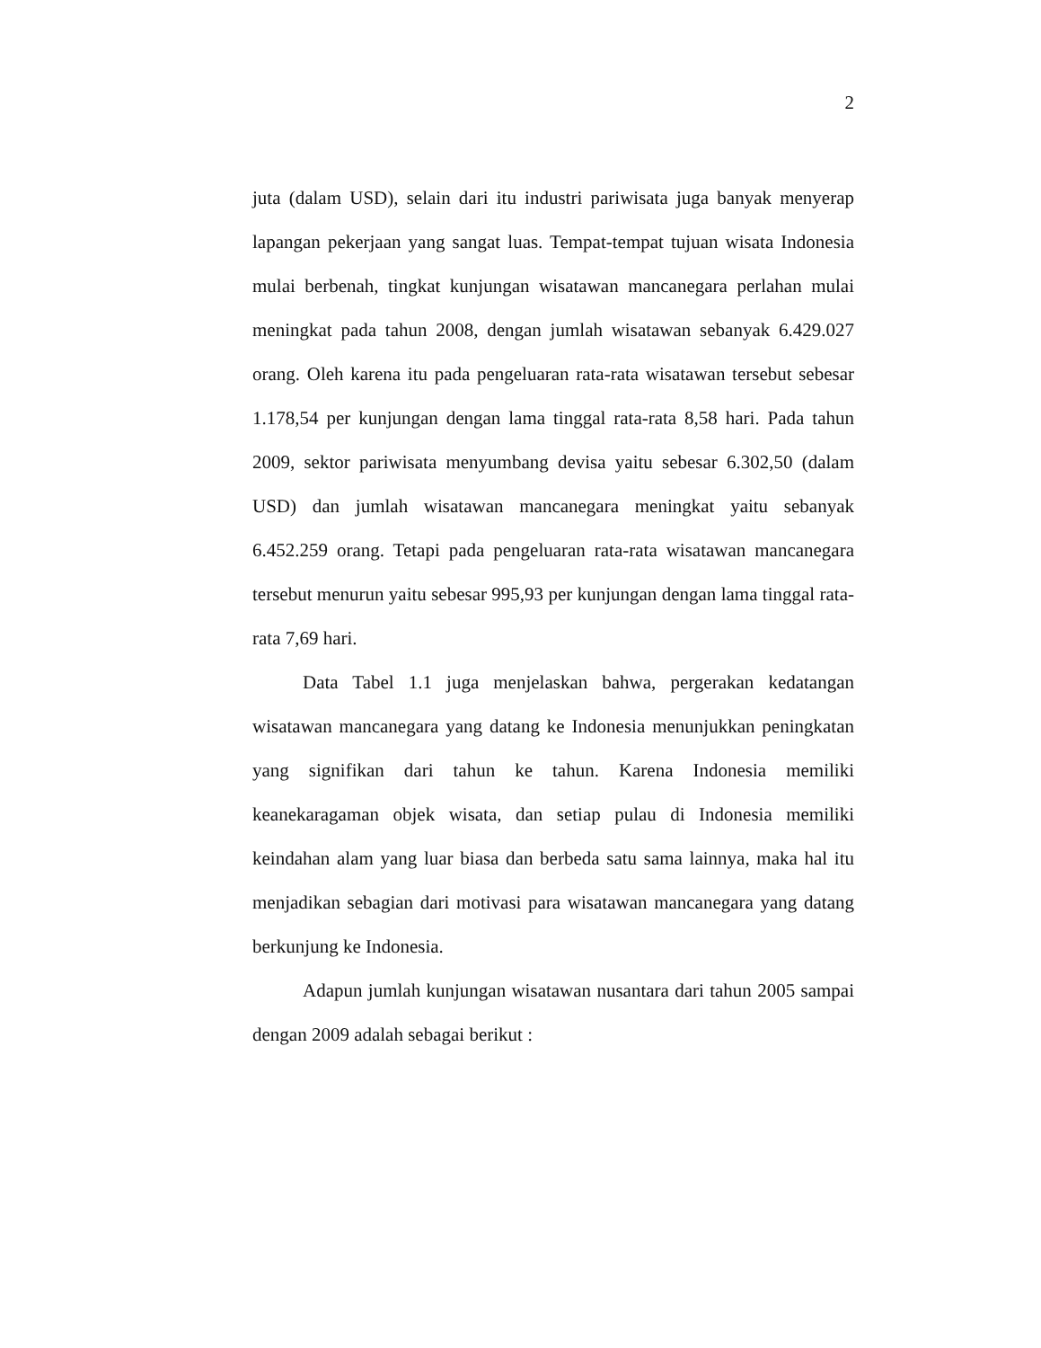2
juta (dalam USD), selain dari itu industri pariwisata juga banyak menyerap lapangan pekerjaan yang sangat luas. Tempat-tempat tujuan wisata Indonesia mulai berbenah, tingkat kunjungan wisatawan mancanegara perlahan mulai meningkat pada tahun 2008, dengan jumlah wisatawan sebanyak 6.429.027 orang. Oleh karena itu pada pengeluaran rata-rata wisatawan tersebut sebesar 1.178,54 per kunjungan dengan lama tinggal rata-rata 8,58 hari. Pada tahun 2009, sektor pariwisata menyumbang devisa yaitu sebesar 6.302,50 (dalam USD) dan jumlah wisatawan mancanegara meningkat yaitu sebanyak 6.452.259 orang. Tetapi pada pengeluaran rata-rata wisatawan mancanegara tersebut menurun yaitu sebesar 995,93 per kunjungan dengan lama tinggal rata-rata 7,69 hari.
Data Tabel 1.1 juga menjelaskan bahwa, pergerakan kedatangan wisatawan mancanegara yang datang ke Indonesia menunjukkan peningkatan yang signifikan dari tahun ke tahun. Karena Indonesia memiliki keanekaragaman objek wisata, dan setiap pulau di Indonesia memiliki keindahan alam yang luar biasa dan berbeda satu sama lainnya, maka hal itu menjadikan sebagian dari motivasi para wisatawan mancanegara yang datang berkunjung ke Indonesia.
Adapun jumlah kunjungan wisatawan nusantara dari tahun 2005 sampai dengan 2009 adalah sebagai berikut :